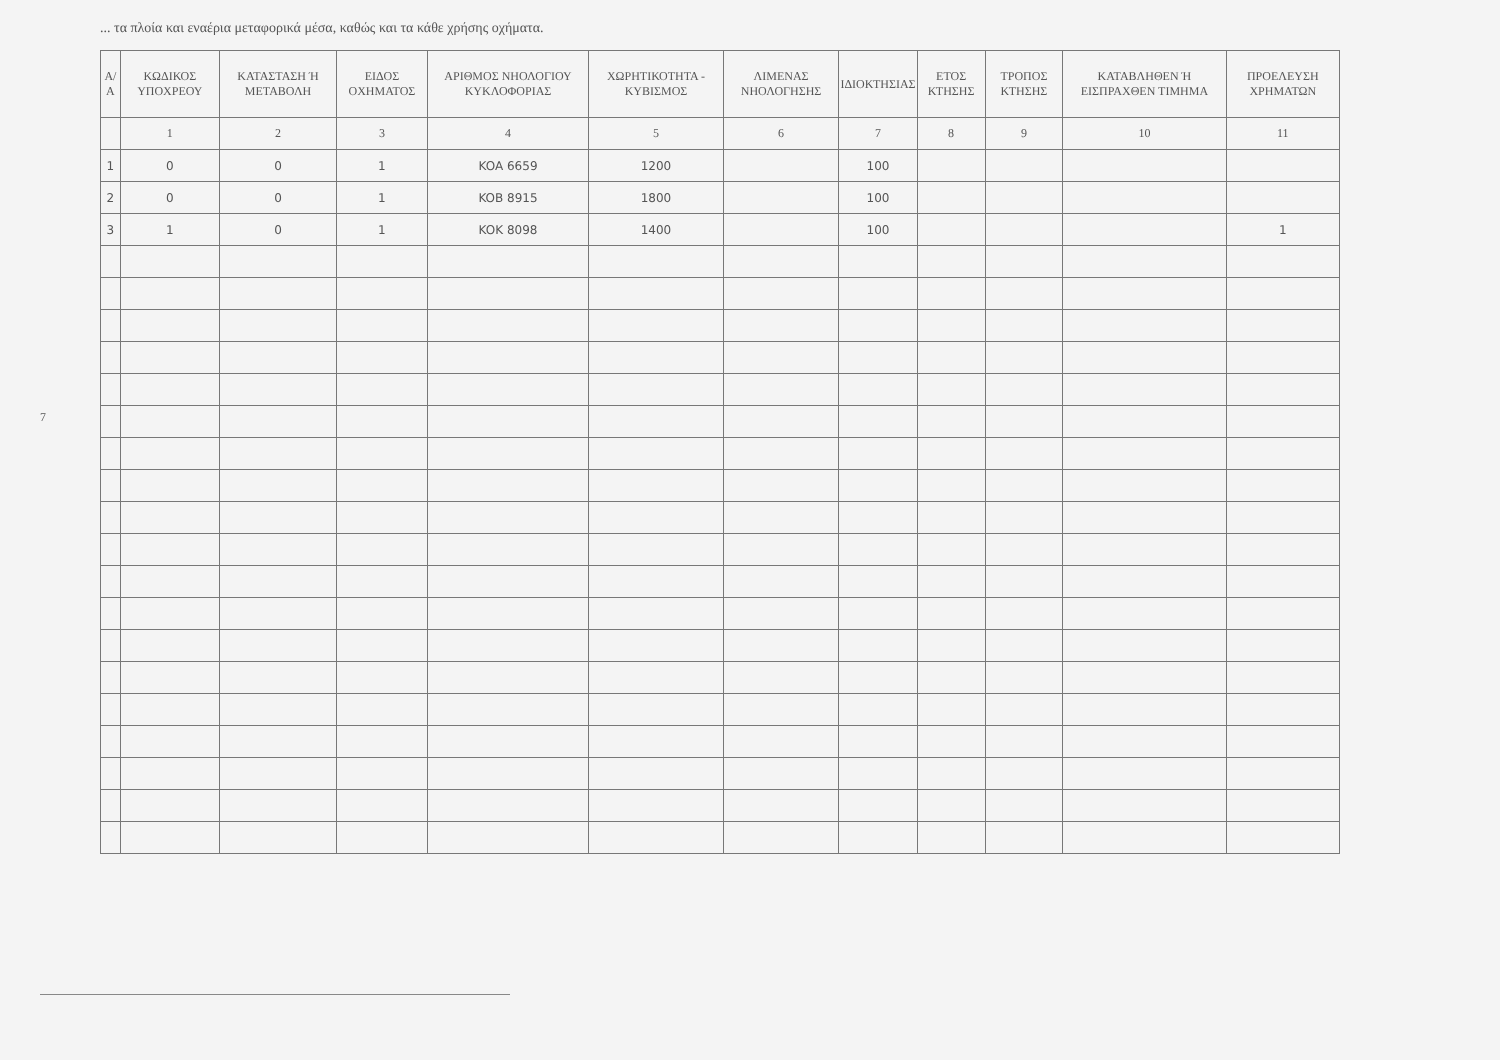... τα πλοία και εναέρια μεταφορικά μέσα, καθώς και τα κάθε χρήσης οχήματα.
| Α/Α | ΚΩΔΙΚΟΣ ΥΠΟΧΡΕΟΥ | ΚΑΤΑΣΤΑΣΗ Ή ΜΕΤΑΒΟΛΗ | ΕΙΔΟΣ ΟΧΗΜΑΤΟΣ | ΑΡΙΘΜΟΣ ΝΗΟΛΟΓΙΟΥ ΚΥΚΛΟΦΟΡΙΑΣ | ΧΩΡΗΤΙΚΟΤΗΤΑ - ΚΥΒΙΣΜΟΣ | ΛΙΜΕΝΑΣ ΝΗΟΛΟΓΗΣΗΣ | ΙΔΙΟΚΤΗΣΙΑΣ | ΕΤΟΣ ΚΤΗΣΗΣ | ΤΡΟΠΟΣ ΚΤΗΣΗΣ | ΚΑΤΑΒΛΗΘΕΝ Ή ΕΙΣΠΡΑΧΘΕΝ ΤΙΜΗΜΑ | ΠΡΟΕΛΕΥΣΗ ΧΡΗΜΑΤΩΝ |
| --- | --- | --- | --- | --- | --- | --- | --- | --- | --- | --- | --- |
| | 1 | 2 | 3 | 4 | 5 | 6 | 7 | 8 | 9 | 10 | 11 |
| 1 | 0 | 0 | 1 | KOA 6659 | 1200 | | 100 | | | | |
| 2 | 0 | 0 | 1 | KOB 8915 | 1800 | | 100 | | | | |
| 3 | 1 | 0 | 1 | KOK 8098 | 1400 | | 100 | | | | 1 |
7